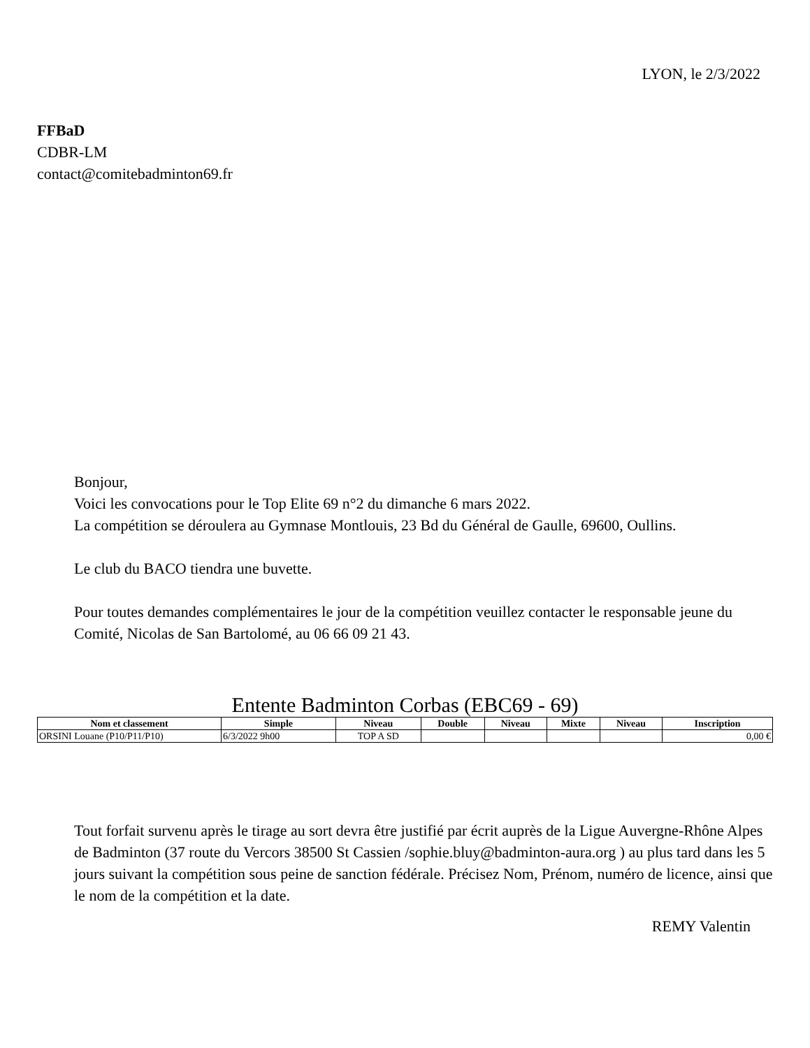LYON, le 2/3/2022
FFBaD
CDBR-LM
contact@comitebadminton69.fr
Bonjour,
Voici les convocations pour le Top Elite 69 n°2 du dimanche 6 mars 2022.
La compétition se déroulera au Gymnase Montlouis, 23 Bd du Général de Gaulle, 69600, Oullins.
Le club du BACO tiendra une buvette.
Pour toutes demandes complémentaires le jour de la compétition veuillez contacter le responsable jeune du Comité, Nicolas de San Bartolomé, au 06 66 09 21 43.
Entente Badminton Corbas (EBC69 - 69)
| Nom et classement | Simple | Niveau | Double | Niveau | Mixte | Niveau | Inscription |
| --- | --- | --- | --- | --- | --- | --- | --- |
| ORSINI Louane (P10/P11/P10) | 6/3/2022 9h00 | TOP A SD | | | | | 0,00 € |
Tout forfait survenu après le tirage au sort devra être justifié par écrit auprès de la Ligue Auvergne-Rhône Alpes de Badminton (37 route du Vercors 38500 St Cassien /sophie.bluy@badminton-aura.org ) au plus tard dans les 5 jours suivant la compétition sous peine de sanction fédérale. Précisez Nom, Prénom, numéro de licence, ainsi que le nom de la compétition et la date.
REMY Valentin